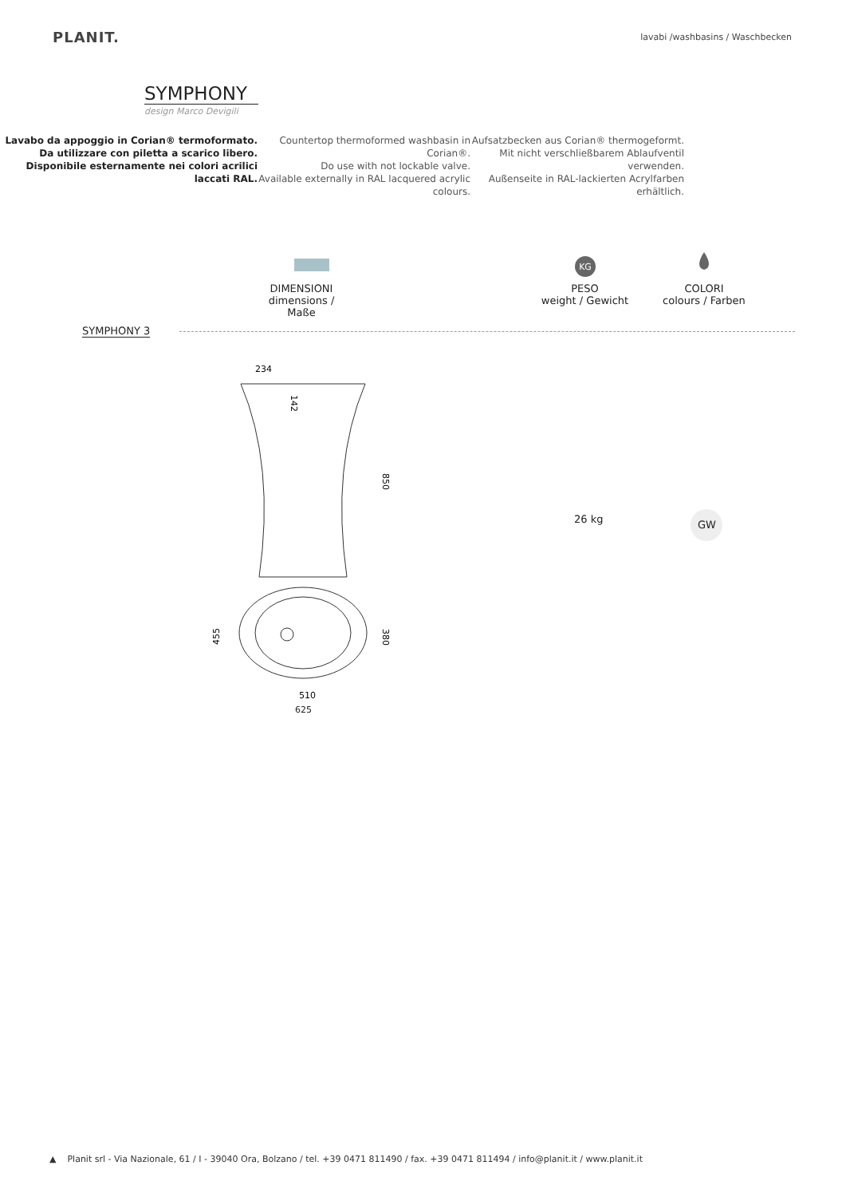PLANIT.
lavabi /washbasins / Waschbecken
SYMPHONY
design Marco Devigili
Lavabo da appoggio in Corian® termoformato. Da utilizzare con piletta a scarico libero. Disponibile esternamente nei colori acrilici laccati RAL.
Countertop thermoformed washbasin in Corian®.
Do use with not lockable valve.
Available externally in RAL lacquered acrylic colours.
Aufsatzbecken aus Corian® thermogeformt.
Mit nicht verschließbarem Ablaufventil verwenden.
Außenseite in RAL-lackierten Acrylfarben erhältlich.
DIMENSIONI
dimensions / Maße
KG
PESO
weight / Gewicht
COLORI
colours / Farben
SYMPHONY 3
234
850
142
455
380
510
26 kg
GW
625
▲ Planit srl - Via Nazionale, 61 / I - 39040 Ora, Bolzano / tel. +39 0471 811490 / fax. +39 0471 811494 / info@planit.it / www.planit.it